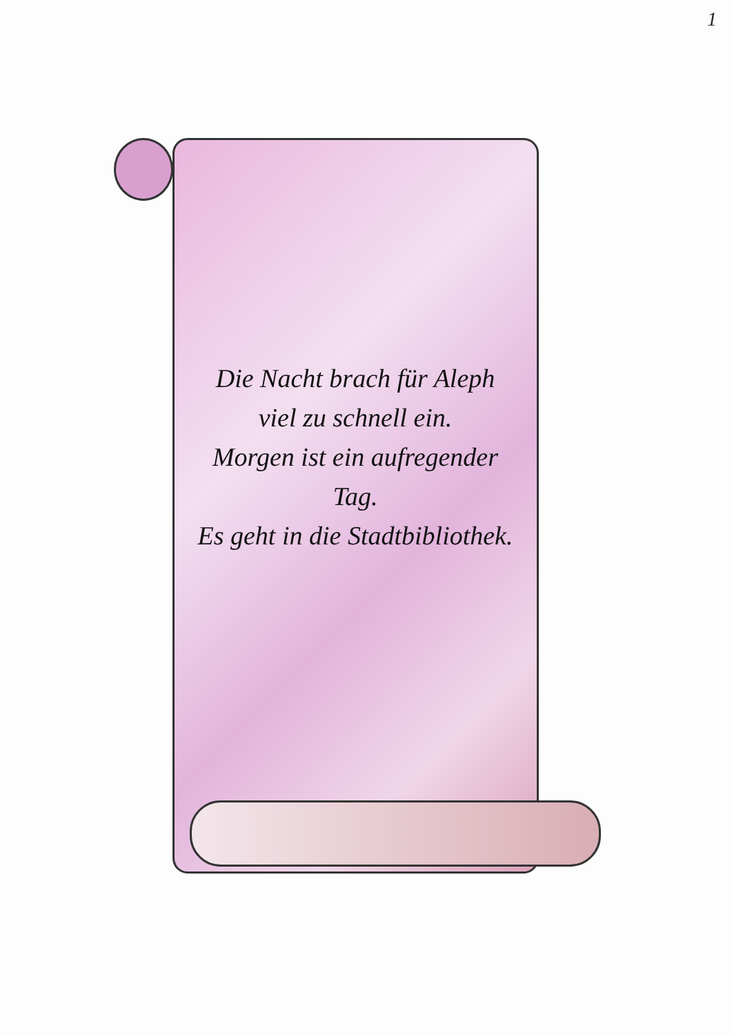1
Die Nacht brach für Aleph
viel zu schnell ein.
Morgen ist ein aufregender Tag.
Es geht in die Stadtbibliothek.